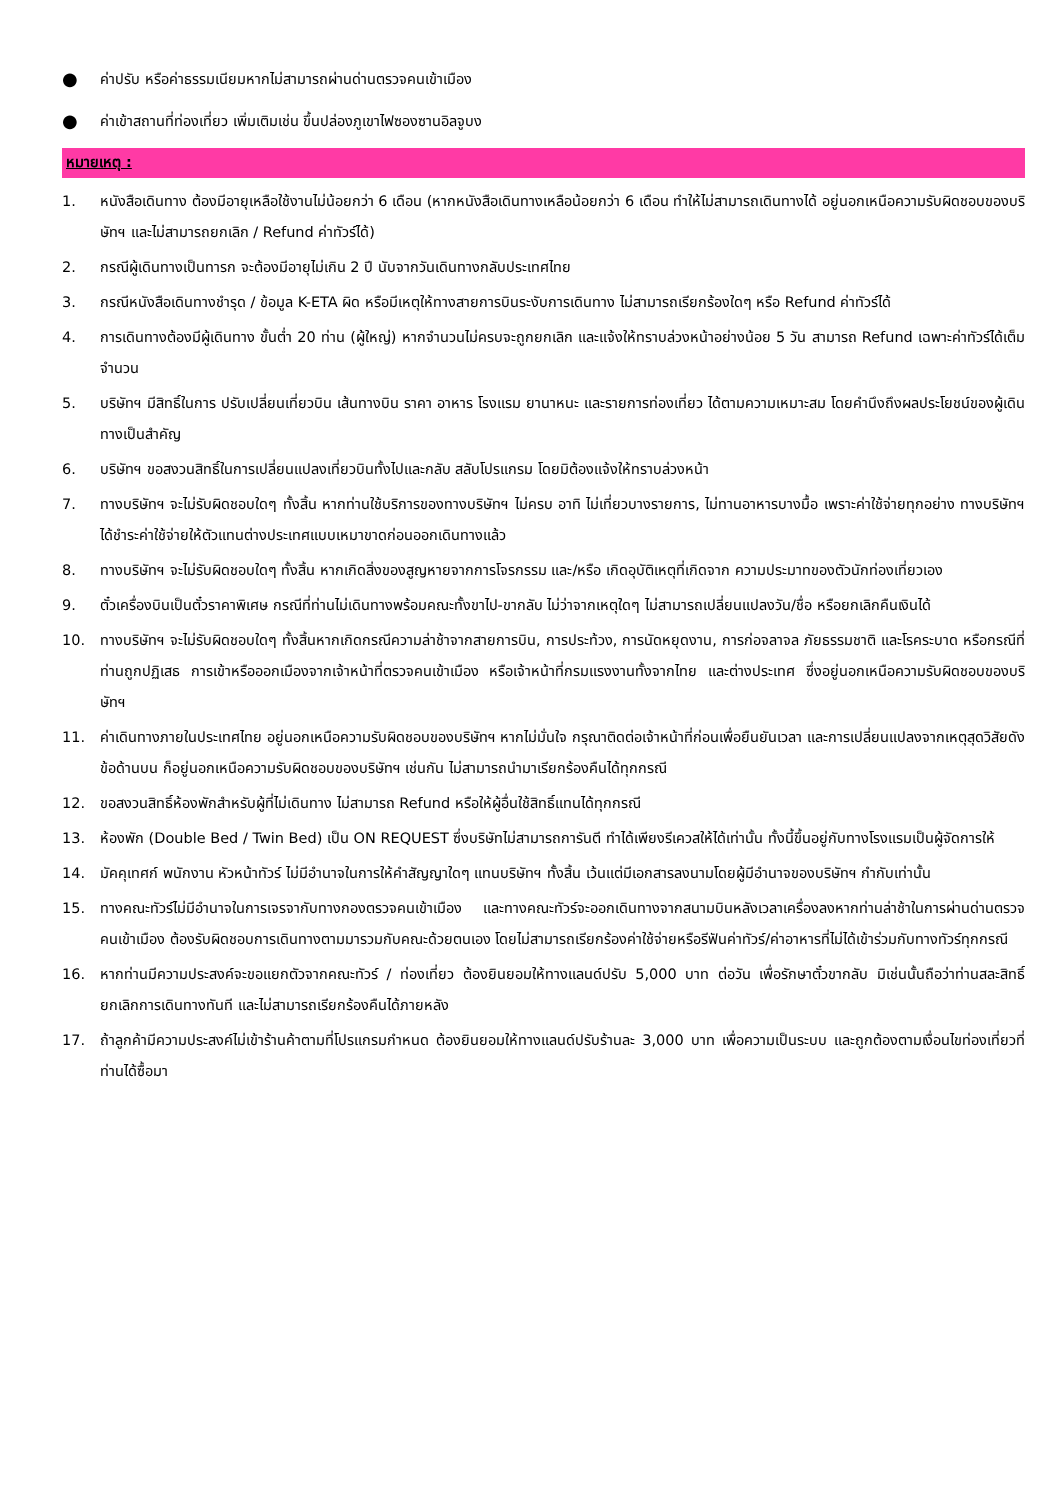● ค่าปรับ หรือค่าธรรมเนียมหากไม่สามารถผ่านด่านตรวจคนเข้าเมือง
● ค่าเข้าสถานที่ท่องเที่ยว เพิ่มเติมเช่น ขึ้นปล่องภูเขาไฟซองซานอิลจูบง
หมายเหตุ :
1. หนังสือเดินทาง ต้องมีอายุเหลือใช้งานไม่น้อยกว่า 6 เดือน (หากหนังสือเดินทางเหลือน้อยกว่า 6 เดือน ทำให้ไม่สามารถเดินทางได้ อยู่นอกเหนือความรับผิดชอบของบริษัทฯ และไม่สามารถยกเลิก / Refund ค่าทัวร์ได้)
2. กรณีผู้เดินทางเป็นทารก จะต้องมีอายุไม่เกิน 2 ปี นับจากวันเดินทางกลับประเทศไทย
3. กรณีหนังสือเดินทางชำรุด / ข้อมูล K-ETA ผิด หรือมีเหตุให้ทางสายการบินระงับการเดินทาง ไม่สามารถเรียกร้องใดๆ หรือ Refund ค่าทัวร์ได้
4. การเดินทางต้องมีผู้เดินทาง ขั้นต่ำ 20 ท่าน (ผู้ใหญ่) หากจำนวนไม่ครบจะถูกยกเลิก และแจ้งให้ทราบล่วงหน้าอย่างน้อย 5 วัน สามารถ Refund เฉพาะค่าทัวร์ได้เต็มจำนวน
5. บริษัทฯ มีสิทธิ์ในการ ปรับเปลี่ยนเที่ยวบิน เส้นทางบิน ราคา อาหาร โรงแรม ยานาหนะ และรายการท่องเที่ยว ได้ตามความเหมาะสม โดยคำนึงถึงผลประโยชน์ของผู้เดินทางเป็นสำคัญ
6. บริษัทฯ ขอสงวนสิทธิ์ในการเปลี่ยนแปลงเที่ยวบินทั้งไปและกลับ สลับโปรแกรม โดยมิต้องแจ้งให้ทราบล่วงหน้า
7. ทางบริษัทฯ จะไม่รับผิดชอบใดๆ ทั้งสิ้น หากท่านใช้บริการของทางบริษัทฯ ไม่ครบ อาทิ ไม่เที่ยวบางรายการ, ไม่ทานอาหารบางมื้อ เพราะค่าใช้จ่ายทุกอย่าง ทางบริษัทฯ ได้ชำระค่าใช้จ่ายให้ตัวแทนต่างประเทศแบบเหมาขาดก่อนออกเดินทางแล้ว
8. ทางบริษัทฯ จะไม่รับผิดชอบใดๆ ทั้งสิ้น หากเกิดสิ่งของสูญหายจากการโจรกรรม และ/หรือ เกิดอุบัติเหตุที่เกิดจาก ความประมาทของตัวนักท่องเที่ยวเอง
9. ตั๋วเครื่องบินเป็นตั๋วราคาพิเศษ กรณีที่ท่านไม่เดินทางพร้อมคณะทั้งขาไป-ขากลับ ไม่ว่าจากเหตุใดๆ ไม่สามารถเปลี่ยนแปลงวัน/ชื่อ หรือยกเลิกคืนเงินได้
10. ทางบริษัทฯ จะไม่รับผิดชอบใดๆ ทั้งสิ้นหากเกิดกรณีความล่าช้าจากสายการบิน, การประท้วง, การนัดหยุดงาน, การก่อจลาจล ภัยธรรมชาติ และโรคระบาด หรือกรณีที่ท่านถูกปฏิเสธ การเข้าหรือออกเมืองจากเจ้าหน้าที่ตรวจคนเข้าเมือง หรือเจ้าหน้าที่กรมแรงงานทั้งจากไทย และต่างประเทศ ซึ่งอยู่นอกเหนือความรับผิดชอบของบริษัทฯ
11. ค่าเดินทางภายในประเทศไทย อยู่นอกเหนือความรับผิดชอบของบริษัทฯ หากไม่มั่นใจ กรุณาติดต่อเจ้าหน้าที่ก่อนเพื่อยืนยันเวลา และการเปลี่ยนแปลงจากเหตุสุดวิสัยดังข้อด้านบน ก็อยู่นอกเหนือความรับผิดชอบของบริษัทฯ เช่นกัน ไม่สามารถนำมาเรียกร้องคืนได้ทุกกรณี
12. ขอสงวนสิทธิ์ห้องพักสำหรับผู้ที่ไม่เดินทาง ไม่สามารถ Refund หรือให้ผู้อื่นใช้สิทธิ์แทนได้ทุกกรณี
13. ห้องพัก (Double Bed / Twin Bed) เป็น ON REQUEST ซึ่งบริษัทไม่สามารถการันตี ทำได้เพียงรีเควสให้ได้เท่านั้น ทั้งนี้ขึ้นอยู่กับทางโรงแรมเป็นผู้จัดการให้
14. มัคคุเทศก์ พนักงาน หัวหน้าทัวร์ ไม่มีอำนาจในการให้คำสัญญาใดๆ แทนบริษัทฯ ทั้งสิ้น เว้นแต่มีเอกสารลงนามโดยผู้มีอำนาจของบริษัทฯ กำกับเท่านั้น
15. ทางคณะทัวร์ไม่มีอำนาจในการเจรจากับทางกองตรวจคนเข้าเมือง และทางคณะทัวร์จะออกเดินทางจากสนามบินหลังเวลาเครื่องลงหากท่านล่าช้าในการผ่านด่านตรวจคนเข้าเมือง ต้องรับผิดชอบการเดินทางตามมารวมกับคณะด้วยตนเอง โดยไม่สามารถเรียกร้องค่าใช้จ่ายหรือรีฟันค่าทัวร์/ค่าอาหารที่ไม่ได้เข้าร่วมกับทางทัวร์ทุกกรณี
16. หากท่านมีความประสงค์จะขอแยกตัวจากคณะทัวร์ / ท่องเที่ยว ต้องยินยอมให้ทางแลนด์ปรับ 5,000 บาท ต่อวัน เพื่อรักษาตั๋วขากลับ มิเช่นนั้นถือว่าท่านสละสิทธิ์ยกเลิกการเดินทางทันที และไม่สามารถเรียกร้องคืนได้ภายหลัง
17. ถ้าลูกค้ามีความประสงค์ไม่เข้าร้านค้าตามที่โปรแกรมกำหนด ต้องยินยอมให้ทางแลนด์ปรับร้านละ 3,000 บาท เพื่อความเป็นระบบ และถูกต้องตามเงื่อนไขท่องเที่ยวที่ท่านได้ซื้อมา